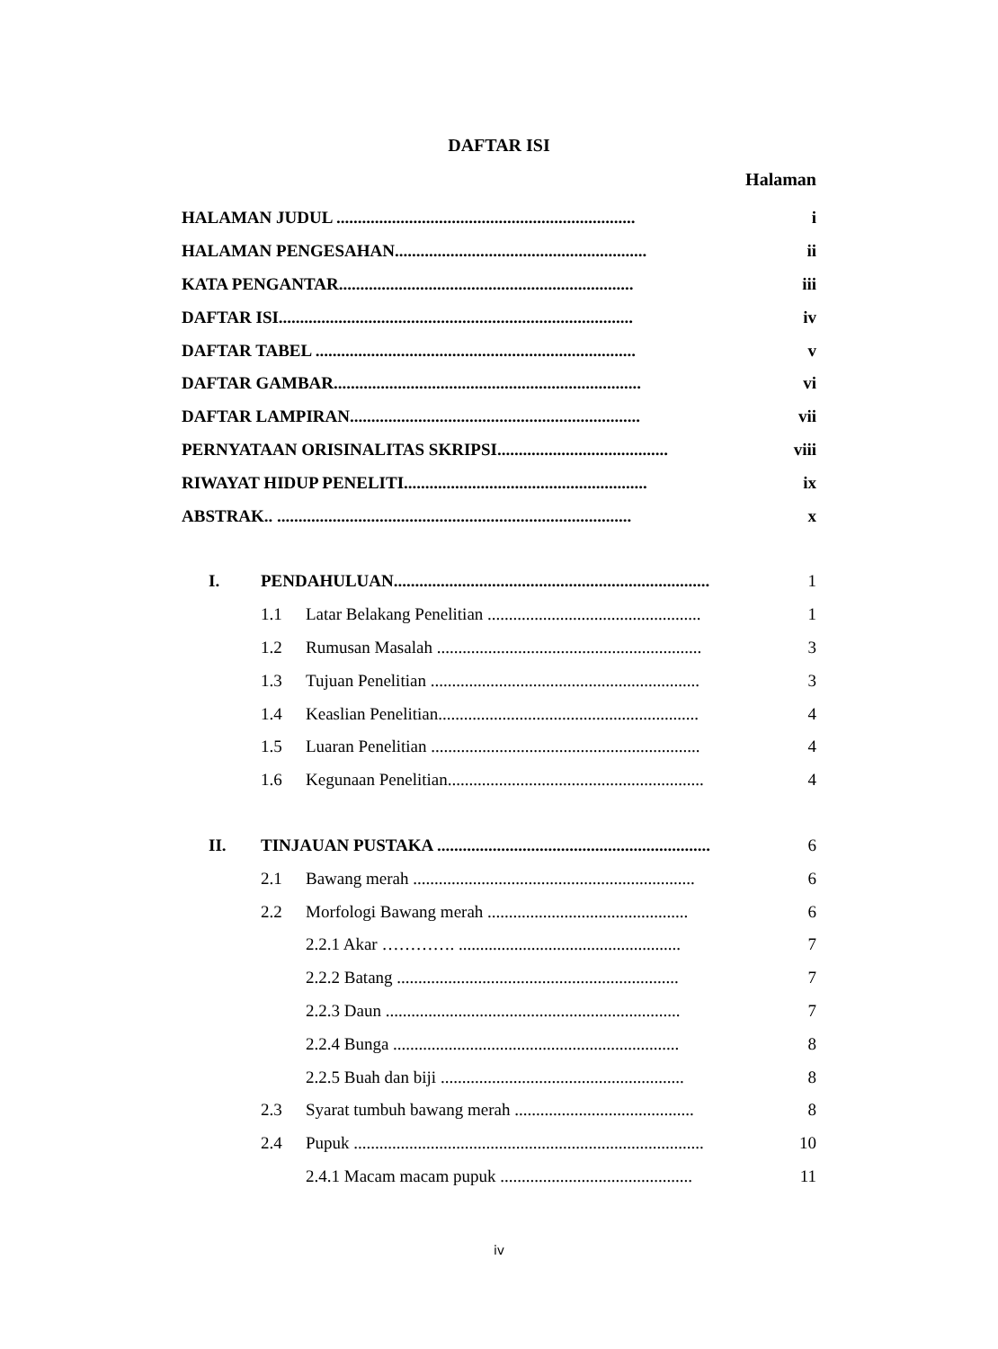DAFTAR ISI
Halaman
HALAMAN JUDUL ...................................................................... i
HALAMAN PENGESAHAN........................................................... ii
KATA PENGANTAR..................................................................... iii
DAFTAR ISI................................................................................... iv
DAFTAR TABEL ........................................................................... v
DAFTAR GAMBAR........................................................................ vi
DAFTAR LAMPIRAN.................................................................... vii
PERNYATAAN ORISINALITAS SKRIPSI........................................ viii
RIWAYAT HIDUP PENELITI......................................................... ix
ABSTRAK.. ................................................................................... x
I. PENDAHULUAN.......................................................................... 1
1.1 Latar Belakang Penelitian .................................................. 1
1.2 Rumusan Masalah .............................................................. 3
1.3 Tujuan Penelitian ............................................................... 3
1.4 Keaslian Penelitian............................................................. 4
1.5 Luaran Penelitian ............................................................... 4
1.6 Kegunaan Penelitian............................................................ 4
II. TINJAUAN PUSTAKA ................................................................ 6
2.1 Bawang merah .................................................................. 6
2.2 Morfologi Bawang merah ............................................... 6
2.2.1 Akar …………. .................................................... 7
2.2.2 Batang .................................................................. 7
2.2.3 Daun ..................................................................... 7
2.2.4 Bunga ................................................................... 8
2.2.5 Buah dan biji ......................................................... 8
2.3 Syarat tumbuh bawang merah .......................................... 8
2.4 Pupuk .................................................................................. 10
2.4.1 Macam macam pupuk ............................................. 11
iv